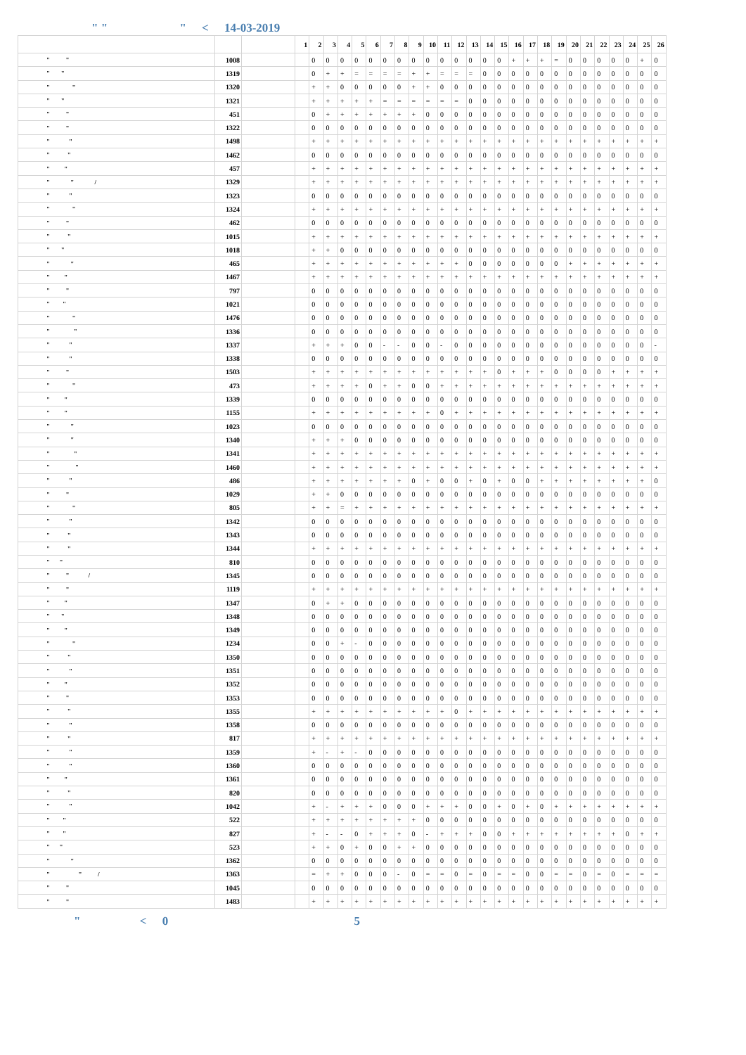" " " < 14-03-2019
| | | | 1 | 2 | 3 | 4 | 5 | 6 | 7 | 8 | 9 | 10 | 11 | 12 | 13 | 14 | 15 | 16 | 17 | 18 | 19 | 20 | 21 | 22 | 23 | 24 | 25 | 26 |
| --- | --- | --- | --- | --- | --- | --- | --- | --- | --- | --- | --- | --- | --- | --- | --- | --- | --- | --- | --- | --- | --- | --- | --- | --- | --- | --- | --- | --- |
| " " | 1008 | | | 0 | 0 | 0 | 0 | 0 | 0 | 0 | 0 | 0 | 0 | 0 | 0 | 0 | 0 | + | + | + | = | 0 | 0 | 0 | 0 | 0 | + | 0 |
| " " | 1319 | | | 0 | + | + | = | = | = | = | + | + | = | = | = | 0 | 0 | 0 | 0 | 0 | 0 | 0 | 0 | 0 | 0 | 0 | 0 | 0 |
| " " | 1320 | | | + | + | 0 | 0 | 0 | 0 | 0 | + | + | 0 | 0 | 0 | 0 | 0 | 0 | 0 | 0 | 0 | 0 | 0 | 0 | 0 | 0 | 0 | 0 |
| " " | 1321 | | | + | + | + | + | + | = | = | = | = | = | = | 0 | 0 | 0 | 0 | 0 | 0 | 0 | 0 | 0 | 0 | 0 | 0 | 0 | 0 |
| " " | 451 | | | 0 | + | + | + | + | + | + | + | 0 | 0 | 0 | 0 | 0 | 0 | 0 | 0 | 0 | 0 | 0 | 0 | 0 | 0 | 0 | 0 | 0 |
| " " | 1322 | | | 0 | 0 | 0 | 0 | 0 | 0 | 0 | 0 | 0 | 0 | 0 | 0 | 0 | 0 | 0 | 0 | 0 | 0 | 0 | 0 | 0 | 0 | 0 | 0 | 0 |
| " " | 1498 | | | + | + | + | + | + | + | + | + | + | + | + | + | + | + | + | + | + | + | + | + | + | + | + | + | + |
| " " | 1462 | | | 0 | 0 | 0 | 0 | 0 | 0 | 0 | 0 | 0 | 0 | 0 | 0 | 0 | 0 | 0 | 0 | 0 | 0 | 0 | 0 | 0 | 0 | 0 | 0 | 0 |
| " " | 457 | | | + | + | + | + | + | + | + | + | + | + | + | + | + | + | + | + | + | + | + | + | + | + | + | + | + |
| " " / | 1329 | | | + | + | + | + | + | + | + | + | + | + | + | + | + | + | + | + | + | + | + | + | + | + | + | + | + |
| " " | 1323 | | | 0 | 0 | 0 | 0 | 0 | 0 | 0 | 0 | 0 | 0 | 0 | 0 | 0 | 0 | 0 | 0 | 0 | 0 | 0 | 0 | 0 | 0 | 0 | 0 | 0 |
| " " | 1324 | | | + | + | + | + | + | + | + | + | + | + | + | + | + | + | + | + | + | + | + | + | + | + | + | + | + |
| " " | 462 | | | 0 | 0 | 0 | 0 | 0 | 0 | 0 | 0 | 0 | 0 | 0 | 0 | 0 | 0 | 0 | 0 | 0 | 0 | 0 | 0 | 0 | 0 | 0 | 0 | 0 |
| " " | 1015 | | | + | + | + | + | + | + | + | + | + | + | + | + | + | + | + | + | + | + | + | + | + | + | + | + | + |
| " " | 1018 | | | + | + | 0 | 0 | 0 | 0 | 0 | 0 | 0 | 0 | 0 | 0 | 0 | 0 | 0 | 0 | 0 | 0 | 0 | 0 | 0 | 0 | 0 | 0 | 0 |
| " " | 465 | | | + | + | + | + | + | + | + | + | + | + | + | 0 | 0 | 0 | 0 | 0 | 0 | 0 | + | + | + | + | + | + | + |
| " " | 1467 | | | + | + | + | + | + | + | + | + | + | + | + | + | + | + | + | + | + | + | + | + | + | + | + | + | + |
| " " | 797 | | | 0 | 0 | 0 | 0 | 0 | 0 | 0 | 0 | 0 | 0 | 0 | 0 | 0 | 0 | 0 | 0 | 0 | 0 | 0 | 0 | 0 | 0 | 0 | 0 | 0 |
| " " | 1021 | | | 0 | 0 | 0 | 0 | 0 | 0 | 0 | 0 | 0 | 0 | 0 | 0 | 0 | 0 | 0 | 0 | 0 | 0 | 0 | 0 | 0 | 0 | 0 | 0 | 0 |
| " " | 1476 | | | 0 | 0 | 0 | 0 | 0 | 0 | 0 | 0 | 0 | 0 | 0 | 0 | 0 | 0 | 0 | 0 | 0 | 0 | 0 | 0 | 0 | 0 | 0 | 0 | 0 |
| " " | 1336 | | | 0 | 0 | 0 | 0 | 0 | 0 | 0 | 0 | 0 | 0 | 0 | 0 | 0 | 0 | 0 | 0 | 0 | 0 | 0 | 0 | 0 | 0 | 0 | 0 | 0 |
| " " | 1337 | | | + | + | + | 0 | 0 | - | - | 0 | 0 | - | 0 | 0 | 0 | 0 | 0 | 0 | 0 | 0 | 0 | 0 | 0 | 0 | 0 | 0 | - |
| " " | 1338 | | | 0 | 0 | 0 | 0 | 0 | 0 | 0 | 0 | 0 | 0 | 0 | 0 | 0 | 0 | 0 | 0 | 0 | 0 | 0 | 0 | 0 | 0 | 0 | 0 | 0 |
| " " | 1503 | | | + | + | + | + | + | + | + | + | + | + | + | + | + | 0 | + | + | + | 0 | 0 | 0 | 0 | + | + | + | + |
| " " | 473 | | | + | + | + | + | 0 | + | + | 0 | 0 | + | + | + | + | + | + | + | + | + | + | + | + | + | + | + | + |
| " " | 1339 | | | 0 | 0 | 0 | 0 | 0 | 0 | 0 | 0 | 0 | 0 | 0 | 0 | 0 | 0 | 0 | 0 | 0 | 0 | 0 | 0 | 0 | 0 | 0 | 0 | 0 |
| " " | 1155 | | | + | + | + | + | + | + | + | + | + | 0 | + | + | + | + | + | + | + | + | + | + | + | + | + | + | + |
| " " | 1023 | | | 0 | 0 | 0 | 0 | 0 | 0 | 0 | 0 | 0 | 0 | 0 | 0 | 0 | 0 | 0 | 0 | 0 | 0 | 0 | 0 | 0 | 0 | 0 | 0 | 0 |
| " " | 1340 | | | + | + | + | 0 | 0 | 0 | 0 | 0 | 0 | 0 | 0 | 0 | 0 | 0 | 0 | 0 | 0 | 0 | 0 | 0 | 0 | 0 | 0 | 0 | 0 |
| " " | 1341 | | | + | + | + | + | + | + | + | + | + | + | + | + | + | + | + | + | + | + | + | + | + | + | + | + | + |
| " " | 1460 | | | + | + | + | + | + | + | + | + | + | + | + | + | + | + | + | + | + | + | + | + | + | + | + | + | + |
| " " | 486 | | | + | + | + | + | + | + | + | 0 | + | 0 | 0 | + | 0 | + | 0 | 0 | + | + | + | + | + | + | + | + | 0 |
| " " | 1029 | | | + | + | 0 | 0 | 0 | 0 | 0 | 0 | 0 | 0 | 0 | 0 | 0 | 0 | 0 | 0 | 0 | 0 | 0 | 0 | 0 | 0 | 0 | 0 | 0 |
| " " | 805 | | | + | + | = | + | + | + | + | + | + | + | + | + | + | + | + | + | + | + | + | + | + | + | + | + | + |
| " " | 1342 | | | 0 | 0 | 0 | 0 | 0 | 0 | 0 | 0 | 0 | 0 | 0 | 0 | 0 | 0 | 0 | 0 | 0 | 0 | 0 | 0 | 0 | 0 | 0 | 0 | 0 |
| " " | 1343 | | | 0 | 0 | 0 | 0 | 0 | 0 | 0 | 0 | 0 | 0 | 0 | 0 | 0 | 0 | 0 | 0 | 0 | 0 | 0 | 0 | 0 | 0 | 0 | 0 | 0 |
| " " | 1344 | | | + | + | + | + | + | + | + | + | + | + | + | + | + | + | + | + | + | + | + | + | + | + | + | + | + |
| " " | 810 | | | 0 | 0 | 0 | 0 | 0 | 0 | 0 | 0 | 0 | 0 | 0 | 0 | 0 | 0 | 0 | 0 | 0 | 0 | 0 | 0 | 0 | 0 | 0 | 0 | 0 |
| " " / | 1345 | | | 0 | 0 | 0 | 0 | 0 | 0 | 0 | 0 | 0 | 0 | 0 | 0 | 0 | 0 | 0 | 0 | 0 | 0 | 0 | 0 | 0 | 0 | 0 | 0 | 0 |
| " " | 1119 | | | + | + | + | + | + | + | + | + | + | + | + | + | + | + | + | + | + | + | + | + | + | + | + | + | + |
| " " | 1347 | | | 0 | + | + | 0 | 0 | 0 | 0 | 0 | 0 | 0 | 0 | 0 | 0 | 0 | 0 | 0 | 0 | 0 | 0 | 0 | 0 | 0 | 0 | 0 | 0 |
| " " | 1348 | | | 0 | 0 | 0 | 0 | 0 | 0 | 0 | 0 | 0 | 0 | 0 | 0 | 0 | 0 | 0 | 0 | 0 | 0 | 0 | 0 | 0 | 0 | 0 | 0 | 0 |
| " " | 1349 | | | 0 | 0 | 0 | 0 | 0 | 0 | 0 | 0 | 0 | 0 | 0 | 0 | 0 | 0 | 0 | 0 | 0 | 0 | 0 | 0 | 0 | 0 | 0 | 0 | 0 |
| " " | 1234 | | | 0 | 0 | + | - | 0 | 0 | 0 | 0 | 0 | 0 | 0 | 0 | 0 | 0 | 0 | 0 | 0 | 0 | 0 | 0 | 0 | 0 | 0 | 0 | 0 |
| " " | 1350 | | | 0 | 0 | 0 | 0 | 0 | 0 | 0 | 0 | 0 | 0 | 0 | 0 | 0 | 0 | 0 | 0 | 0 | 0 | 0 | 0 | 0 | 0 | 0 | 0 | 0 |
| " " | 1351 | | | 0 | 0 | 0 | 0 | 0 | 0 | 0 | 0 | 0 | 0 | 0 | 0 | 0 | 0 | 0 | 0 | 0 | 0 | 0 | 0 | 0 | 0 | 0 | 0 | 0 |
| " " | 1352 | | | 0 | 0 | 0 | 0 | 0 | 0 | 0 | 0 | 0 | 0 | 0 | 0 | 0 | 0 | 0 | 0 | 0 | 0 | 0 | 0 | 0 | 0 | 0 | 0 | 0 |
| " " | 1353 | | | 0 | 0 | 0 | 0 | 0 | 0 | 0 | 0 | 0 | 0 | 0 | 0 | 0 | 0 | 0 | 0 | 0 | 0 | 0 | 0 | 0 | 0 | 0 | 0 | 0 |
| " " | 1355 | | | + | + | + | + | + | + | + | + | + | + | 0 | + | + | + | + | + | + | + | + | + | + | + | + | + | + |
| " " | 1358 | | | 0 | 0 | 0 | 0 | 0 | 0 | 0 | 0 | 0 | 0 | 0 | 0 | 0 | 0 | 0 | 0 | 0 | 0 | 0 | 0 | 0 | 0 | 0 | 0 | 0 |
| " " | 817 | | | + | + | + | + | + | + | + | + | + | + | + | + | + | + | + | + | + | + | + | + | + | + | + | + | + |
| " " | 1359 | | | + | - | + | - | 0 | 0 | 0 | 0 | 0 | 0 | 0 | 0 | 0 | 0 | 0 | 0 | 0 | 0 | 0 | 0 | 0 | 0 | 0 | 0 | 0 |
| " " | 1360 | | | 0 | 0 | 0 | 0 | 0 | 0 | 0 | 0 | 0 | 0 | 0 | 0 | 0 | 0 | 0 | 0 | 0 | 0 | 0 | 0 | 0 | 0 | 0 | 0 | 0 |
| " " | 1361 | | | 0 | 0 | 0 | 0 | 0 | 0 | 0 | 0 | 0 | 0 | 0 | 0 | 0 | 0 | 0 | 0 | 0 | 0 | 0 | 0 | 0 | 0 | 0 | 0 | 0 |
| " " | 820 | | | 0 | 0 | 0 | 0 | 0 | 0 | 0 | 0 | 0 | 0 | 0 | 0 | 0 | 0 | 0 | 0 | 0 | 0 | 0 | 0 | 0 | 0 | 0 | 0 | 0 |
| " " | 1042 | | | + | - | + | + | + | 0 | 0 | 0 | + | + | + | 0 | 0 | + | 0 | + | 0 | + | + | + | + | + | + | + | + |
| " " | 522 | | | + | + | + | + | + | + | + | + | 0 | 0 | 0 | 0 | 0 | 0 | 0 | 0 | 0 | 0 | 0 | 0 | 0 | 0 | 0 | 0 | 0 |
| " " | 827 | | | + | - | - | 0 | + | + | + | 0 | - | + | + | + | 0 | 0 | + | + | + | + | + | + | + | + | 0 | + | + |
| " " | 523 | | | + | + | 0 | + | 0 | 0 | + | + | 0 | 0 | 0 | 0 | 0 | 0 | 0 | 0 | 0 | 0 | 0 | 0 | 0 | 0 | 0 | 0 | 0 |
| " " | 1362 | | | 0 | 0 | 0 | 0 | 0 | 0 | 0 | 0 | 0 | 0 | 0 | 0 | 0 | 0 | 0 | 0 | 0 | 0 | 0 | 0 | 0 | 0 | 0 | 0 | 0 |
| " " / | 1363 | | | = | + | + | 0 | 0 | 0 | - | 0 | = | = | 0 | = | 0 | = | = | 0 | 0 | = | = | 0 | = | 0 | = | = | = |
| " " | 1045 | | | 0 | 0 | 0 | 0 | 0 | 0 | 0 | 0 | 0 | 0 | 0 | 0 | 0 | 0 | 0 | 0 | 0 | 0 | 0 | 0 | 0 | 0 | 0 | 0 | 0 |
| " " | 1483 | | | + | + | + | + | + | + | + | + | + | + | + | + | + | + | + | + | + | + | + | + | + | + | + | + | + |
" < 0 5